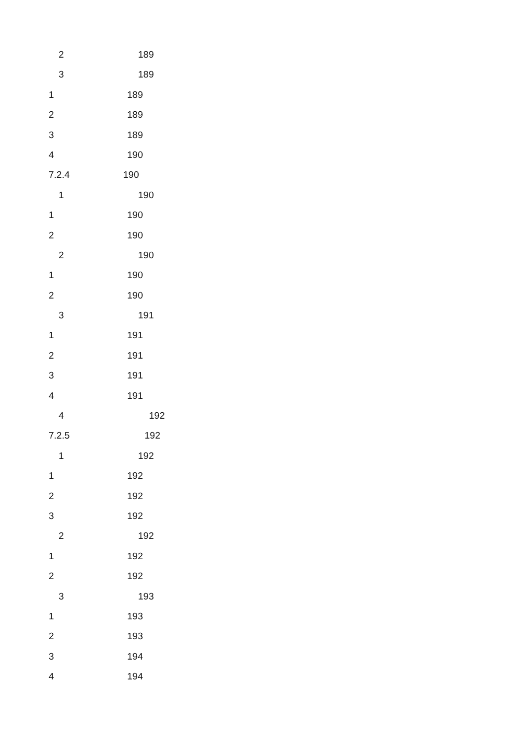2 189
3 189
1 189
2 189
3 189
4 190
7.2.4 190
1 190
1 190
2 190
2 190
1 190
2 190
3 191
1 191
2 191
3 191
4 191
4 192
7.2.5 192
1 192
1 192
2 192
3 192
2 192
1 192
2 192
3 193
1 193
2 193
3 194
4 194